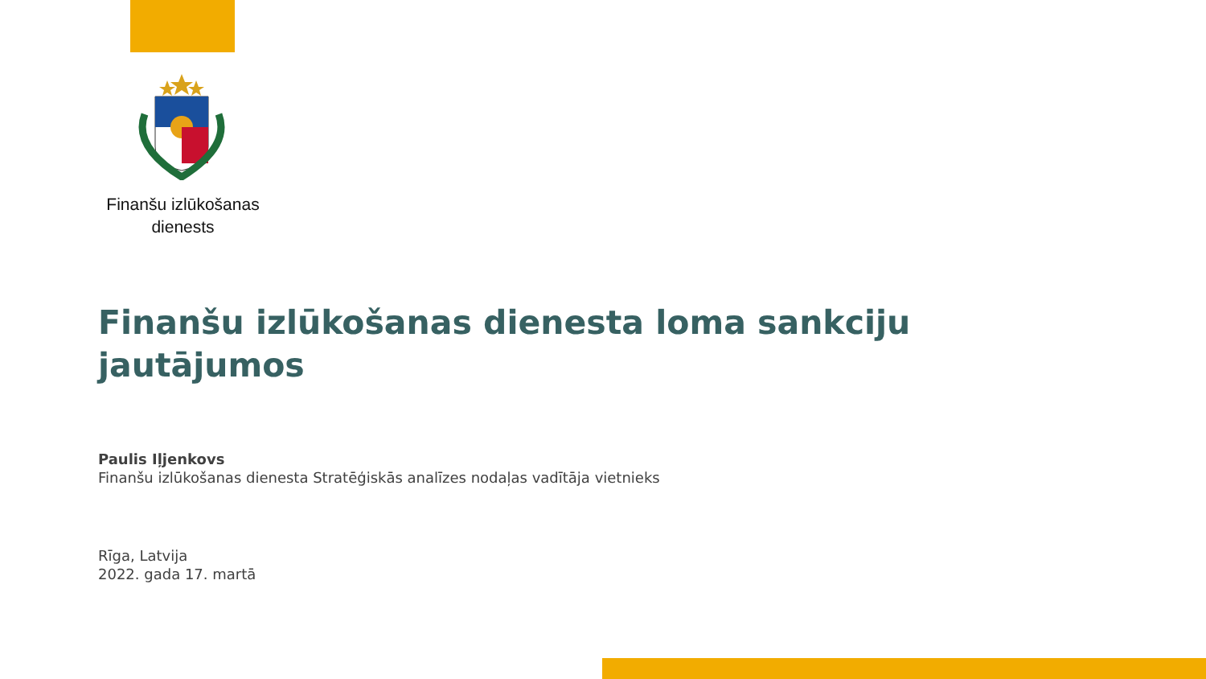Finanšu izlūkošanas
dienests
Finanšu izlūkošanas dienesta loma sankciju jautājumos
Paulis Iļjenkovs
Finanšu izlūkošanas dienesta Stratēģiskās analīzes nodaļas vadītāja vietnieks
Rīga, Latvija
2022. gada 17. martā